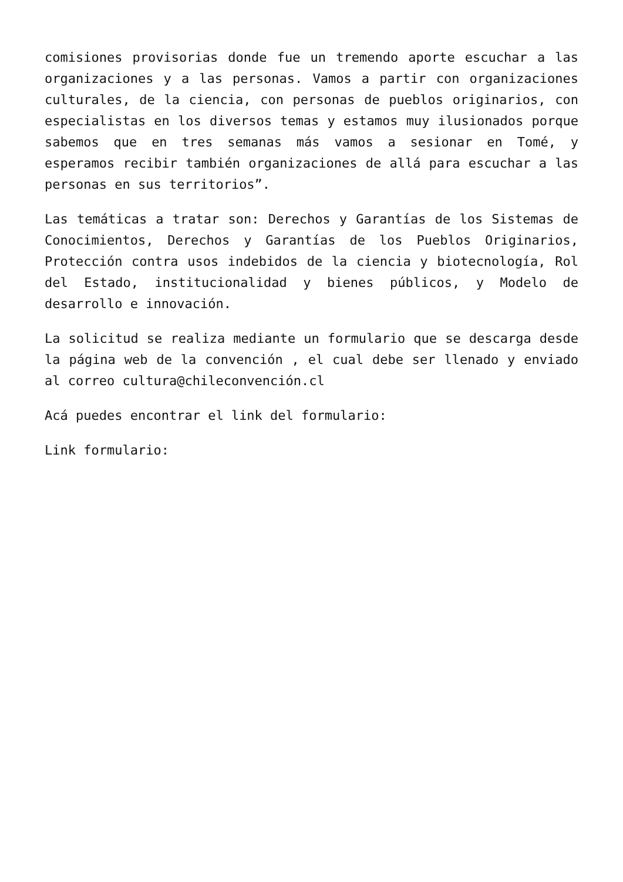comisiones provisorias donde fue un tremendo aporte escuchar a las organizaciones y a las personas. Vamos a partir con organizaciones culturales, de la ciencia, con personas de pueblos originarios, con especialistas en los diversos temas y estamos muy ilusionados porque sabemos que en tres semanas más vamos a sesionar en Tomé, y esperamos recibir también organizaciones de allá para escuchar a las personas en sus territorios”.
Las temáticas a tratar son: Derechos y Garantías de los Sistemas de Conocimientos, Derechos y Garantías de los Pueblos Originarios, Protección contra usos indebidos de la ciencia y biotecnología, Rol del Estado, institucionalidad y bienes públicos, y Modelo de desarrollo e innovación.
La solicitud se realiza mediante un formulario que se descarga desde la página web de la convención , el cual debe ser llenado y enviado al correo cultura@chileconvención.cl
Acá puedes encontrar el link del formulario:
Link formulario: